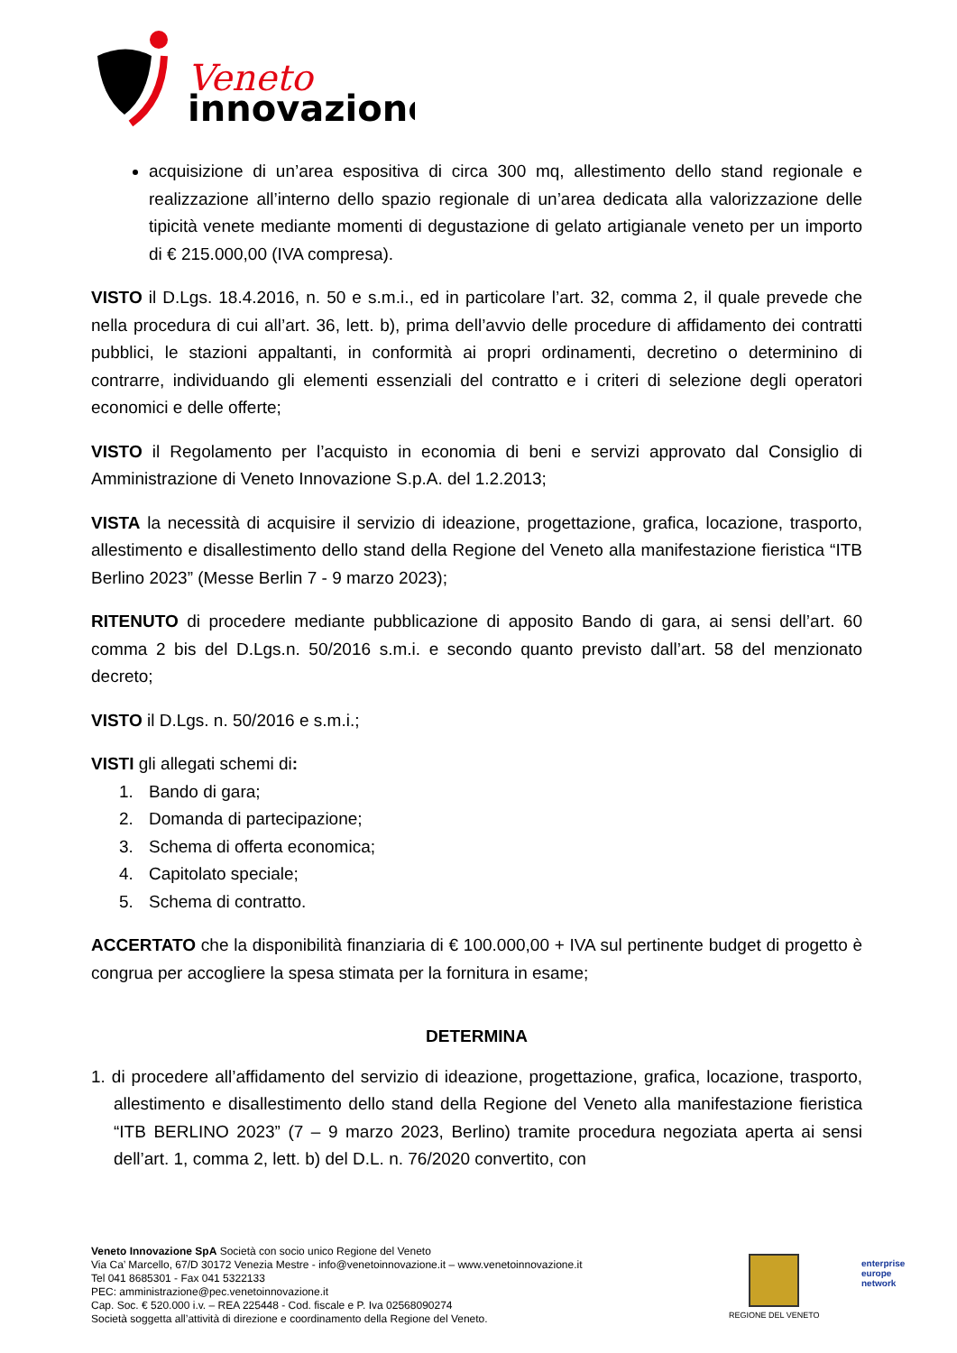Veneto
innovazione
acquisizione di un’area espositiva di circa 300 mq, allestimento dello stand regionale e realizzazione all’interno dello spazio regionale di un’area dedicata alla valorizzazione delle tipicità venete mediante momenti di degustazione di gelato artigianale veneto per un importo di € 215.000,00 (IVA compresa).
VISTO il D.Lgs. 18.4.2016, n. 50 e s.m.i., ed in particolare l’art. 32, comma 2, il quale prevede che nella procedura di cui all’art. 36, lett. b), prima dell’avvio delle procedure di affidamento dei contratti pubblici, le stazioni appaltanti, in conformità ai propri ordinamenti, decretino o determinino di contrarre, individuando gli elementi essenziali del contratto e i criteri di selezione degli operatori economici e delle offerte;
VISTO il Regolamento per l’acquisto in economia di beni e servizi approvato dal Consiglio di Amministrazione di Veneto Innovazione S.p.A. del 1.2.2013;
VISTA la necessità di acquisire il servizio di ideazione, progettazione, grafica, locazione, trasporto, allestimento e disallestimento dello stand della Regione del Veneto alla manifestazione fieristica “ITB Berlino 2023” (Messe Berlin 7 - 9 marzo 2023);
RITENUTO di procedere mediante pubblicazione di apposito Bando di gara, ai sensi dell’art. 60 comma 2 bis del D.Lgs.n. 50/2016 s.m.i. e secondo quanto previsto dall’art. 58 del menzionato decreto;
VISTO il D.Lgs. n. 50/2016 e s.m.i.;
VISTI gli allegati schemi di:
1. Bando di gara;
2. Domanda di partecipazione;
3. Schema di offerta economica;
4. Capitolato speciale;
5. Schema di contratto.
ACCERTATO che la disponibilità finanziaria di € 100.000,00 + IVA sul pertinente budget di progetto è congrua per accogliere la spesa stimata per la fornitura in esame;
DETERMINA
1. di procedere all’affidamento del servizio di ideazione, progettazione, grafica, locazione, trasporto, allestimento e disallestimento dello stand della Regione del Veneto alla manifestazione fieristica “ITB BERLINO 2023” (7 – 9 marzo 2023, Berlino) tramite procedura negoziata aperta ai sensi dell’art. 1, comma 2, lett. b) del D.L. n. 76/2020 convertito, con
Veneto Innovazione SpA Società con socio unico Regione del Veneto
Via Ca’ Marcello, 67/D 30172 Venezia Mestre - info@venetoinnovazione.it – www.venetoinnovazione.it
Tel 041 8685301 - Fax 041 5322133
PEC: amministrazione@pec.venetoinnovazione.it
Cap. Soc. € 520.000 i.v. – REA 225448 - Cod. fiscale e P. Iva 02568090274
Società soggetta all’attività di direzione e coordinamento della Regione del Veneto.
REGIONE DEL VENETO
enterprise
europe
network